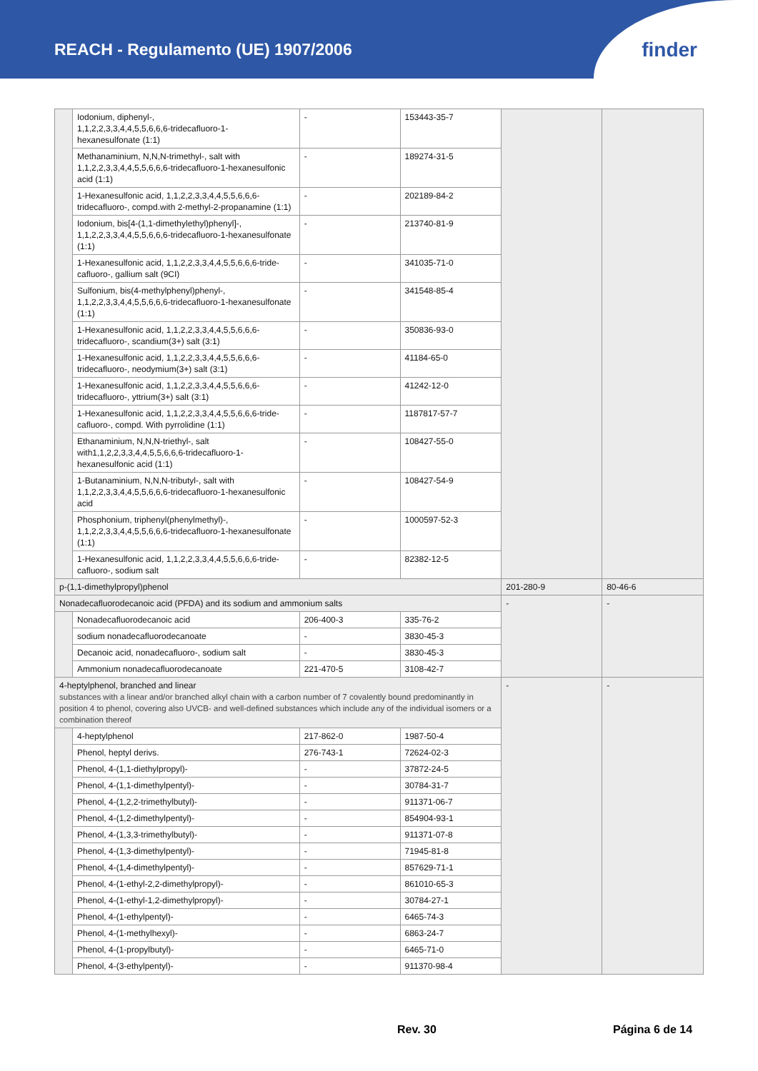REACH - Regulamento (UE) 1907/2006
finder
| | Iodonium, diphenyl-, 1,1,2,2,3,3,4,4,5,5,6,6,6-tridecafluoro-1- hexanesulfonate (1:1) | - | 153443-35-7 | | |
| | Methanaminium, N,N,N-trimethyl-, salt with 1,1,2,2,3,3,4,4,5,5,6,6,6-tridecafluoro-1-hexanesulfonic acid (1:1) | - | 189274-31-5 | | |
| | 1-Hexanesulfonic acid, 1,1,2,2,3,3,4,4,5,5,6,6,6-tridecafluoro-, compd.with 2-methyl-2-propanamine (1:1) | - | 202189-84-2 | | |
| | Iodonium, bis[4-(1,1-dimethylethyl)phenyl]-, 1,1,2,2,3,3,4,4,5,5,6,6,6-tridecafluoro-1-hexanesulfonate (1:1) | - | 213740-81-9 | | |
| | 1-Hexanesulfonic acid, 1,1,2,2,3,3,4,4,5,5,6,6,6-tride-cafluoro-, gallium salt (9CI) | - | 341035-71-0 | | |
| | Sulfonium, bis(4-methylphenyl)phenyl-, 1,1,2,2,3,3,4,4,5,5,6,6,6-tridecafluoro-1-hexanesulfonate (1:1) | - | 341548-85-4 | | |
| | 1-Hexanesulfonic acid, 1,1,2,2,3,3,4,4,5,5,6,6,6-tridecafluoro-, scandium(3+) salt (3:1) | - | 350836-93-0 | | |
| | 1-Hexanesulfonic acid, 1,1,2,2,3,3,4,4,5,5,6,6,6-tridecafluoro-, neodymium(3+) salt (3:1) | - | 41184-65-0 | | |
| | 1-Hexanesulfonic acid, 1,1,2,2,3,3,4,4,5,5,6,6,6-tridecafluoro-, yttrium(3+) salt (3:1) | - | 41242-12-0 | | |
| | 1-Hexanesulfonic acid, 1,1,2,2,3,3,4,4,5,5,6,6,6-tride-cafluoro-, compd. With pyrrolidine (1:1) | - | 1187817-57-7 | | |
| | Ethanaminium, N,N,N-triethyl-, salt with1,1,2,2,3,3,4,4,5,5,6,6,6-tridecafluoro-1-hexanesulfonic acid (1:1) | - | 108427-55-0 | | |
| | 1-Butanaminium, N,N,N-tributyl-, salt with 1,1,2,2,3,3,4,4,5,5,6,6,6-tridecafluoro-1-hexanesulfonic acid | - | 108427-54-9 | | |
| | Phosphonium, triphenyl(phenylmethyl)-, 1,1,2,2,3,3,4,4,5,5,6,6,6-tridecafluoro-1-hexanesulfonate (1:1) | - | 1000597-52-3 | | |
| | 1-Hexanesulfonic acid, 1,1,2,2,3,3,4,4,5,5,6,6,6-tride-cafluoro-, sodium salt | - | 82382-12-5 | | |
| p-(1,1-dimethylpropyl)phenol | | | | 201-280-9 | 80-46-6 |
| Nonadecafluorodecanoic acid (PFDA) and its sodium and ammonium salts | | | | - | - |
| | Nonadecafluorodecanoic acid | 206-400-3 | 335-76-2 | | |
| | sodium nonadecafluorodecanoate | - | 3830-45-3 | | |
| | Decanoic acid, nonadecafluoro-, sodium salt | - | 3830-45-3 | | |
| | Ammonium nonadecafluorodecanoate | 221-470-5 | 3108-42-7 | | |
| 4-heptylphenol, branched and linear substances with a linear and/or branched alkyl chain with a carbon number of 7 covalently bound predominantly in position 4 to phenol, covering also UVCB- and well-defined substances which include any of the individual isomers or a combination thereof | | | | - | - |
| | 4-heptylphenol | 217-862-0 | 1987-50-4 | | |
| | Phenol, heptyl derivs. | 276-743-1 | 72624-02-3 | | |
| | Phenol, 4-(1,1-diethylpropyl)- | - | 37872-24-5 | | |
| | Phenol, 4-(1,1-dimethylpentyl)- | - | 30784-31-7 | | |
| | Phenol, 4-(1,2,2-trimethylbutyl)- | - | 911371-06-7 | | |
| | Phenol, 4-(1,2-dimethylpentyl)- | - | 854904-93-1 | | |
| | Phenol, 4-(1,3,3-trimethylbutyl)- | - | 911371-07-8 | | |
| | Phenol, 4-(1,3-dimethylpentyl)- | - | 71945-81-8 | | |
| | Phenol, 4-(1,4-dimethylpentyl)- | - | 857629-71-1 | | |
| | Phenol, 4-(1-ethyl-2,2-dimethylpropyl)- | - | 861010-65-3 | | |
| | Phenol, 4-(1-ethyl-1,2-dimethylpropyl)- | - | 30784-27-1 | | |
| | Phenol, 4-(1-ethylpentyl)- | - | 6465-74-3 | | |
| | Phenol, 4-(1-methylhexyl)- | - | 6863-24-7 | | |
| | Phenol, 4-(1-propylbutyl)- | - | 6465-71-0 | | |
| | Phenol, 4-(3-ethylpentyl)- | - | 911370-98-4 | | |
Rev. 30 Página 6 de 14